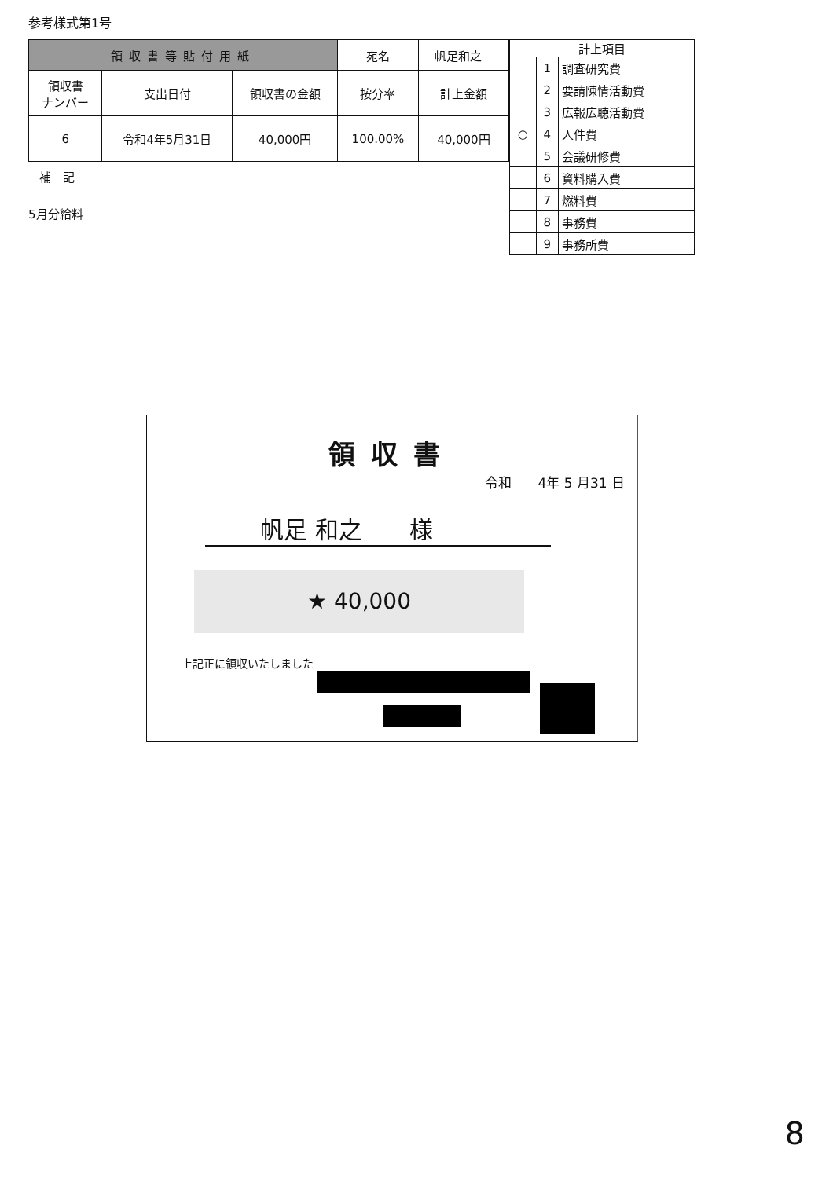参考様式第1号
| 領収書等貼付用紙 | | | 宛名 | 帆足和之 |
| 領収書 ナンバー | 支出日付 | 領収書の金額 | 按分率 | 計上金額 |
| 6 | 令和4年5月31日 | 40,000円 | 100.00% | 40,000円 |
補　記
5月分給料
| 計上項目 | | |
| --- | --- | --- |
| | 1 | 調査研究費 |
| | 2 | 要請陳情活動費 |
| | 3 | 広報広聴活動費 |
| ○ | 4 | 人件費 |
| | 5 | 会議研修費 |
| | 6 | 資料購入費 |
| | 7 | 燃料費 |
| | 8 | 事務費 |
| | 9 | 事務所費 |
領収書
令和　　4年 5 月31 日
帆足 和之　　様
★ 40,000
上記正に領収いたしました
8